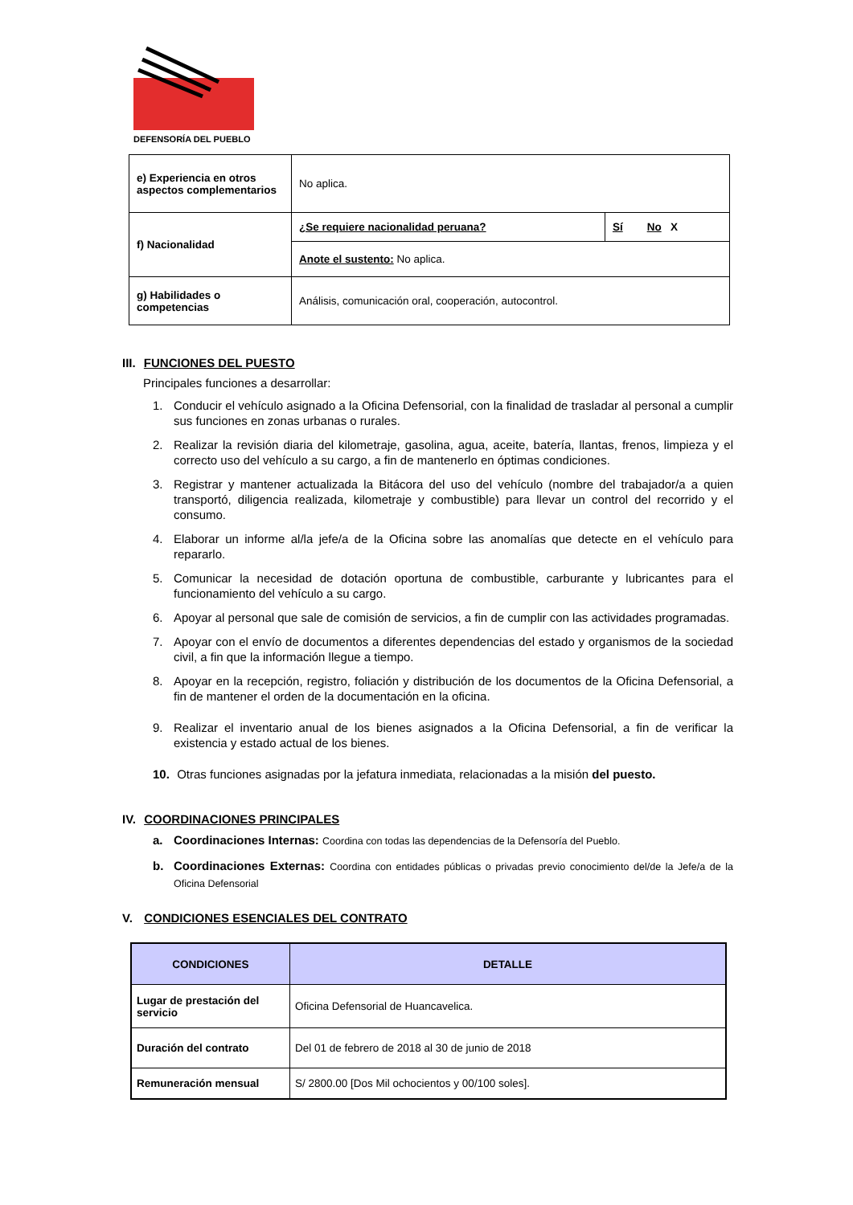DEFENSORÍA DEL PUEBLO
| e) Experiencia en otros aspectos complementarios | No aplica. | |
| f) Nacionalidad | ¿Se requiere nacionalidad peruana? | Sí No X |
| | Anote el sustento: No aplica. | |
| g) Habilidades o competencias | Análisis, comunicación oral, cooperación, autocontrol. | |
III. FUNCIONES DEL PUESTO
Principales funciones a desarrollar:
1. Conducir el vehículo asignado a la Oficina Defensorial, con la finalidad de trasladar al personal a cumplir sus funciones en zonas urbanas o rurales.
2. Realizar la revisión diaria del kilometraje, gasolina, agua, aceite, batería, llantas, frenos, limpieza y el correcto uso del vehículo a su cargo, a fin de mantenerlo en óptimas condiciones.
3. Registrar y mantener actualizada la Bitácora del uso del vehículo (nombre del trabajador/a a quien transportó, diligencia realizada, kilometraje y combustible) para llevar un control del recorrido y el consumo.
4. Elaborar un informe al/la jefe/a de la Oficina sobre las anomalías que detecte en el vehículo para repararlo.
5. Comunicar la necesidad de dotación oportuna de combustible, carburante y lubricantes para el funcionamiento del vehículo a su cargo.
6. Apoyar al personal que sale de comisión de servicios, a fin de cumplir con las actividades programadas.
7. Apoyar con el envío de documentos a diferentes dependencias del estado y organismos de la sociedad civil, a fin que la información llegue a tiempo.
8. Apoyar en la recepción, registro, foliación y distribución de los documentos de la Oficina Defensorial, a fin de mantener el orden de la documentación en la oficina.
9. Realizar el inventario anual de los bienes asignados a la Oficina Defensorial, a fin de verificar la existencia y estado actual de los bienes.
10. Otras funciones asignadas por la jefatura inmediata, relacionadas a la misión del puesto.
IV. COORDINACIONES PRINCIPALES
a. Coordinaciones Internas: Coordina con todas las dependencias de la Defensoría del Pueblo.
b. Coordinaciones Externas: Coordina con entidades públicas o privadas previo conocimiento del/de la Jefe/a de la Oficina Defensorial
V. CONDICIONES ESENCIALES DEL CONTRATO
| CONDICIONES | DETALLE |
| --- | --- |
| Lugar de prestación del servicio | Oficina Defensorial de Huancavelica. |
| Duración del contrato | Del 01 de febrero de 2018 al 30 de junio de 2018 |
| Remuneración mensual | S/ 2800.00 [Dos Mil ochocientos y 00/100 soles]. |